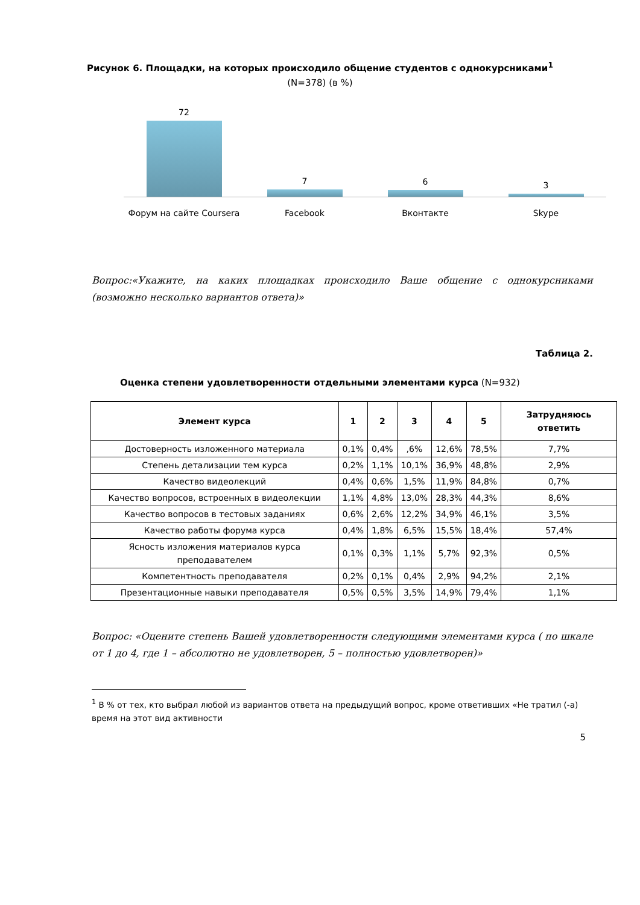Рисунок 6. Площадки, на которых происходило общение студентов с однокурсниками<sup>1</sup>
(N=378) (в %)
72
7
6
3
Форум на сайте Coursera Facebook Вконтакте Skype
Вопрос:«Укажите, на каких площадках происходило Ваше общение с однокурсниками (возможно несколько вариантов ответа)»
Таблица 2.
Оценка степени удовлетворенности отдельными элементами курса (N=932)
| Элемент курса | 1 | 2 | 3 | 4 | 5 | Затрудняюсь ответить |
| --- | --- | --- | --- | --- | --- | --- |
| Достоверность изложенного материала | 0,1% | 0,4% | ,6% | 12,6% | 78,5% | 7,7% |
| Степень детализации тем курса | 0,2% | 1,1% | 10,1% | 36,9% | 48,8% | 2,9% |
| Качество видеолекций | 0,4% | 0,6% | 1,5% | 11,9% | 84,8% | 0,7% |
| Качество вопросов, встроенных в видеолекции | 1,1% | 4,8% | 13,0% | 28,3% | 44,3% | 8,6% |
| Качество вопросов в тестовых заданиях | 0,6% | 2,6% | 12,2% | 34,9% | 46,1% | 3,5% |
| Качество работы форума курса | 0,4% | 1,8% | 6,5% | 15,5% | 18,4% | 57,4% |
| Ясность изложения материалов курса преподавателем | 0,1% | 0,3% | 1,1% | 5,7% | 92,3% | 0,5% |
| Компетентность преподавателя | 0,2% | 0,1% | 0,4% | 2,9% | 94,2% | 2,1% |
| Презентационные навыки преподавателя | 0,5% | 0,5% | 3,5% | 14,9% | 79,4% | 1,1% |
Вопрос: «Оцените степень Вашей удовлетворенности следующими элементами курса ( по шкале от 1 до 4, где 1 – абсолютно не удовлетворен, 5 – полностью удовлетворен)»
<sup>1</sup> В % от тех, кто выбрал любой из вариантов ответа на предыдущий вопрос, кроме ответивших «Не тратил (-а) время на этот вид активности
5